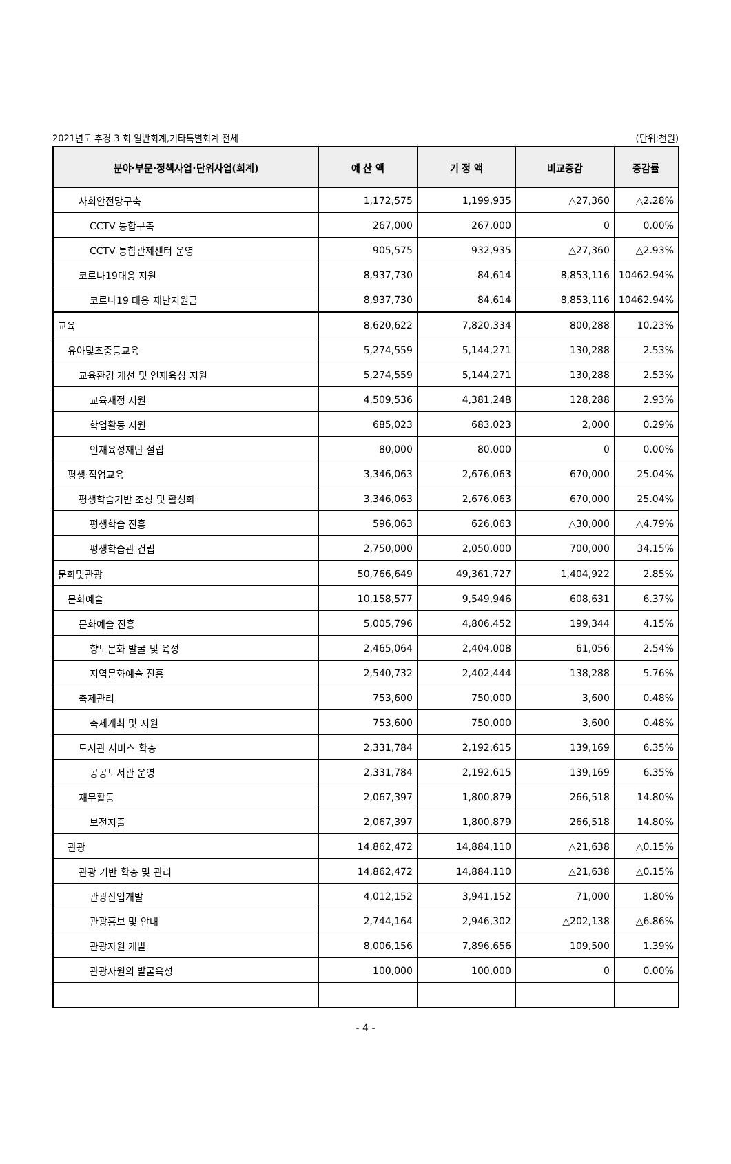2021년도 추경 3 회 일반회계,기타특별회계 전체 (단위:천원)
| 분야·부문·정책사업·단위사업(회계) | 예 산 액 | 기 정 액 | 비교증감 | 증감률 |
| --- | --- | --- | --- | --- |
| 사회안전망구축 | 1,172,575 | 1,199,935 | △27,360 | △2.28% |
| CCTV 통합구축 | 267,000 | 267,000 | 0 | 0.00% |
| CCTV 통합관제센터 운영 | 905,575 | 932,935 | △27,360 | △2.93% |
| 코로나19대응 지원 | 8,937,730 | 84,614 | 8,853,116 | 10462.94% |
| 코로나19 대응 재난지원금 | 8,937,730 | 84,614 | 8,853,116 | 10462.94% |
| 교육 | 8,620,622 | 7,820,334 | 800,288 | 10.23% |
| 유아및초중등교육 | 5,274,559 | 5,144,271 | 130,288 | 2.53% |
| 교육환경 개선 및 인재육성 지원 | 5,274,559 | 5,144,271 | 130,288 | 2.53% |
| 교육재정 지원 | 4,509,536 | 4,381,248 | 128,288 | 2.93% |
| 학업활동 지원 | 685,023 | 683,023 | 2,000 | 0.29% |
| 인재육성재단 설립 | 80,000 | 80,000 | 0 | 0.00% |
| 평생·직업교육 | 3,346,063 | 2,676,063 | 670,000 | 25.04% |
| 평생학습기반 조성 및 활성화 | 3,346,063 | 2,676,063 | 670,000 | 25.04% |
| 평생학습 진흥 | 596,063 | 626,063 | △30,000 | △4.79% |
| 평생학습관 건립 | 2,750,000 | 2,050,000 | 700,000 | 34.15% |
| 문화및관광 | 50,766,649 | 49,361,727 | 1,404,922 | 2.85% |
| 문화예술 | 10,158,577 | 9,549,946 | 608,631 | 6.37% |
| 문화예술 진흥 | 5,005,796 | 4,806,452 | 199,344 | 4.15% |
| 향토문화 발굴 및 육성 | 2,465,064 | 2,404,008 | 61,056 | 2.54% |
| 지역문화예술 진흥 | 2,540,732 | 2,402,444 | 138,288 | 5.76% |
| 축제관리 | 753,600 | 750,000 | 3,600 | 0.48% |
| 축제개최 및 지원 | 753,600 | 750,000 | 3,600 | 0.48% |
| 도서관 서비스 확충 | 2,331,784 | 2,192,615 | 139,169 | 6.35% |
| 공공도서관 운영 | 2,331,784 | 2,192,615 | 139,169 | 6.35% |
| 재무활동 | 2,067,397 | 1,800,879 | 266,518 | 14.80% |
| 보전지출 | 2,067,397 | 1,800,879 | 266,518 | 14.80% |
| 관광 | 14,862,472 | 14,884,110 | △21,638 | △0.15% |
| 관광 기반 확충 및 관리 | 14,862,472 | 14,884,110 | △21,638 | △0.15% |
| 관광산업개발 | 4,012,152 | 3,941,152 | 71,000 | 1.80% |
| 관광홍보 및 안내 | 2,744,164 | 2,946,302 | △202,138 | △6.86% |
| 관광자원 개발 | 8,006,156 | 7,896,656 | 109,500 | 1.39% |
| 관광자원의 발굴육성 | 100,000 | 100,000 | 0 | 0.00% |
- 4 -